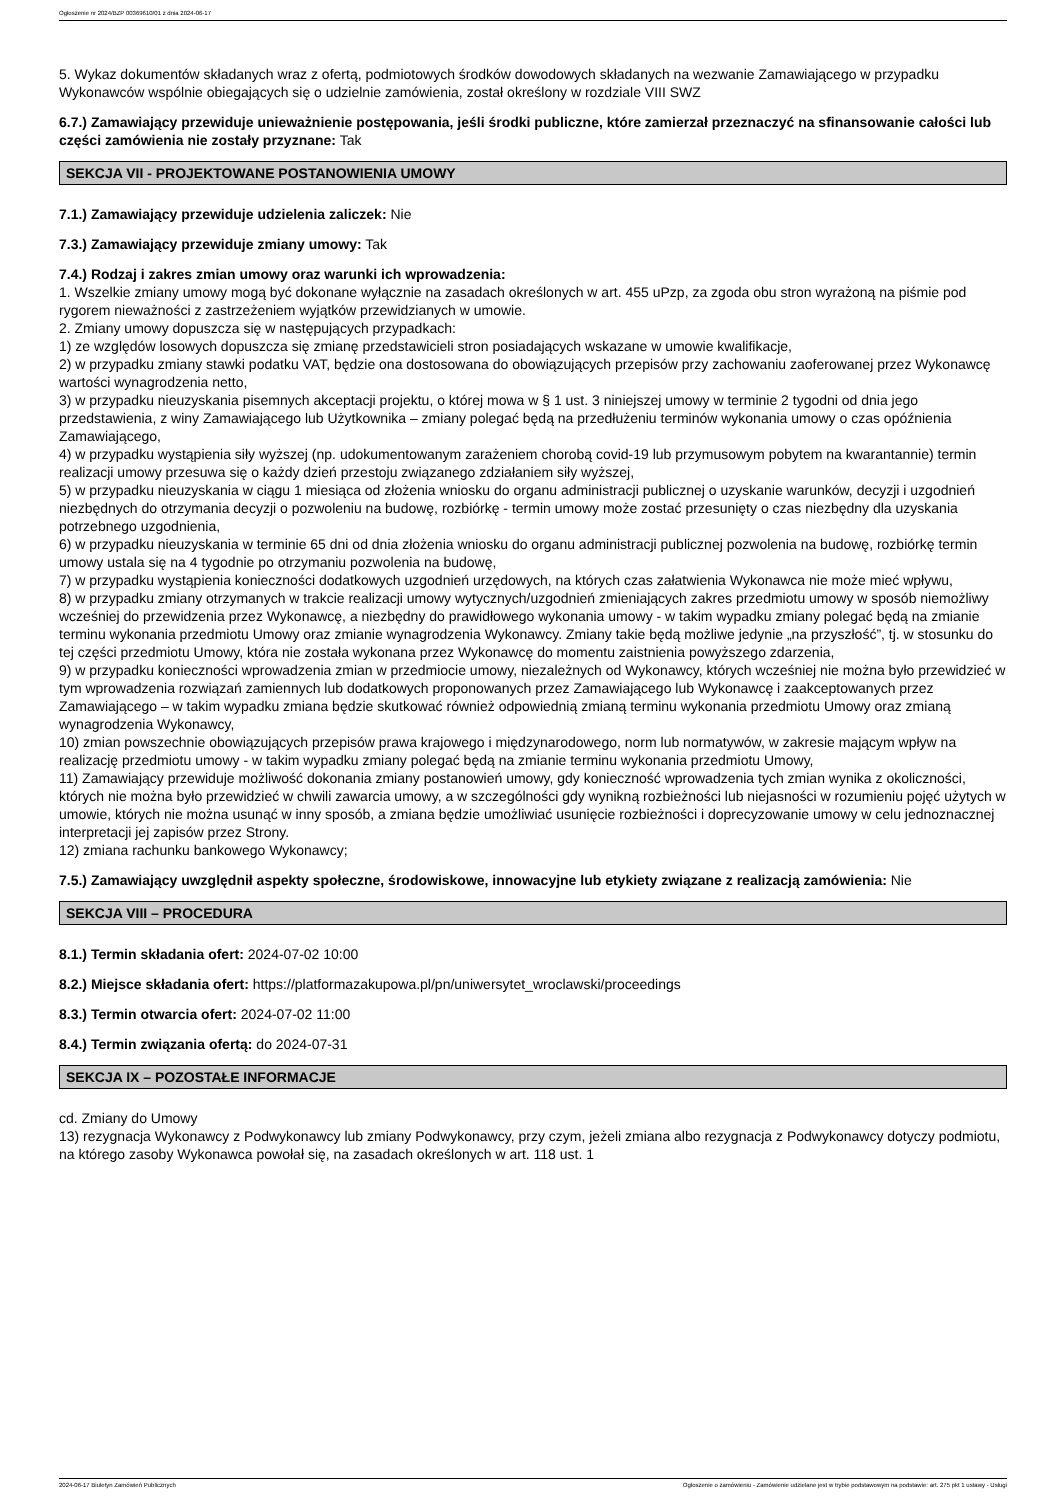Ogłoszenie nr 2024/BZP 00369610/01 z dnia 2024-06-17
5. Wykaz dokumentów składanych wraz z ofertą, podmiotowych środków dowodowych składanych na wezwanie Zamawiającego w przypadku Wykonawców wspólnie obiegających się o udzielnie zamówienia, został określony w rozdziale VIII SWZ
6.7.) Zamawiający przewiduje unieważnienie postępowania, jeśli środki publiczne, które zamierzał przeznaczyć na sfinansowanie całości lub części zamówienia nie zostały przyznane: Tak
SEKCJA VII - PROJEKTOWANE POSTANOWIENIA UMOWY
7.1.) Zamawiający przewiduje udzielenia zaliczek: Nie
7.3.) Zamawiający przewiduje zmiany umowy: Tak
7.4.) Rodzaj i zakres zmian umowy oraz warunki ich wprowadzenia:
1. Wszelkie zmiany umowy mogą być dokonane wyłącznie na zasadach określonych w art. 455 uPzp, za zgoda obu stron wyrażoną na piśmie pod rygorem nieważności z zastrzeżeniem wyjątków przewidzianych w umowie.
2. Zmiany umowy dopuszcza się w następujących przypadkach:
1) ze względów losowych dopuszcza się zmianę przedstawicieli stron posiadających wskazane w umowie kwalifikacje,
2) w przypadku zmiany stawki podatku VAT, będzie ona dostosowana do obowiązujących przepisów przy zachowaniu zaoferowanej przez Wykonawcę wartości wynagrodzenia netto,
3) w przypadku nieuzyskania pisemnych akceptacji projektu, o której mowa w § 1 ust. 3 niniejszej umowy w terminie 2 tygodni od dnia jego przedstawienia, z winy Zamawiającego lub Użytkownika – zmiany polegać będą na przedłużeniu terminów wykonania umowy o czas opóźnienia Zamawiającego,
4) w przypadku wystąpienia siły wyższej (np. udokumentowanym zarażeniem chorobą covid-19 lub przymusowym pobytem na kwarantannie) termin realizacji umowy przesuwa się o każdy dzień przestoju związanego zdziałaniem siły wyższej,
5) w przypadku nieuzyskania w ciągu 1 miesiąca od złożenia wniosku do organu administracji publicznej o uzyskanie warunków, decyzji i uzgodnień niezbędnych do otrzymania decyzji o pozwoleniu na budowę, rozbiórkę - termin umowy może zostać przesunięty o czas niezbędny dla uzyskania potrzebnego uzgodnienia,
6) w przypadku nieuzyskania w terminie 65 dni od dnia złożenia wniosku do organu administracji publicznej pozwolenia na budowę, rozbiórkę termin umowy ustala się na 4 tygodnie po otrzymaniu pozwolenia na budowę,
7) w przypadku wystąpienia konieczności dodatkowych uzgodnień urzędowych, na których czas załatwienia Wykonawca nie może mieć wpływu,
8) w przypadku zmiany otrzymanych w trakcie realizacji umowy wytycznych/uzgodnień zmieniających zakres przedmiotu umowy w sposób niemożliwy wcześniej do przewidzenia przez Wykonawcę, a niezbędny do prawidłowego wykonania umowy - w takim wypadku zmiany polegać będą na zmianie terminu wykonania przedmiotu Umowy oraz zmianie wynagrodzenia Wykonawcy. Zmiany takie będą możliwe jedynie „na przyszłość”, tj. w stosunku do tej części przedmiotu Umowy, która nie została wykonana przez Wykonawcę do momentu zaistnienia powyższego zdarzenia,
9) w przypadku konieczności wprowadzenia zmian w przedmiocie umowy, niezależnych od Wykonawcy, których wcześniej nie można było przewidzieć w tym wprowadzenia rozwiązań zamiennych lub dodatkowych proponowanych przez Zamawiającego lub Wykonawcę i zaakceptowanych przez Zamawiającego – w takim wypadku zmiana będzie skutkować również odpowiednią zmianą terminu wykonania przedmiotu Umowy oraz zmianą wynagrodzenia Wykonawcy,
10) zmian powszechnie obowiązujących przepisów prawa krajowego i międzynarodowego, norm lub normatywów, w zakresie mającym wpływ na realizację przedmiotu umowy - w takim wypadku zmiany polegać będą na zmianie terminu wykonania przedmiotu Umowy,
11) Zamawiający przewiduje możliwość dokonania zmiany postanowień umowy, gdy konieczność wprowadzenia tych zmian wynika z okoliczności, których nie można było przewidzieć w chwili zawarcia umowy, a w szczególności gdy wynikną rozbieżności lub niejasności w rozumieniu pojęć użytych w umowie, których nie można usunąć w inny sposób, a zmiana będzie umożliwiać usunięcie rozbieżności i doprecyzowanie umowy w celu jednoznacznej interpretacji jej zapisów przez Strony.
12) zmiana rachunku bankowego Wykonawcy;
7.5.) Zamawiający uwzględnił aspekty społeczne, środowiskowe, innowacyjne lub etykiety związane z realizacją zamówienia: Nie
SEKCJA VIII – PROCEDURA
8.1.) Termin składania ofert: 2024-07-02 10:00
8.2.) Miejsce składania ofert: https://platformazakupowa.pl/pn/uniwersytet_wroclawski/proceedings
8.3.) Termin otwarcia ofert: 2024-07-02 11:00
8.4.) Termin związania ofertą: do 2024-07-31
SEKCJA IX – POZOSTAŁE INFORMACJE
cd. Zmiany do Umowy
13) rezygnacja Wykonawcy z Podwykonawcy lub zmiany Podwykonawcy, przy czym, jeżeli zmiana albo rezygnacja z Podwykonawcy dotyczy podmiotu, na którego zasoby Wykonawca powołał się, na zasadach określonych w art. 118 ust. 1
2024-06-17 Biuletyn Zamówień Publicznych Ogłoszenie o zamówieniu - Zamówienie udzielane jest w trybie podstawowym na podstawie: art. 275 pkt 1 ustawy - Usługi